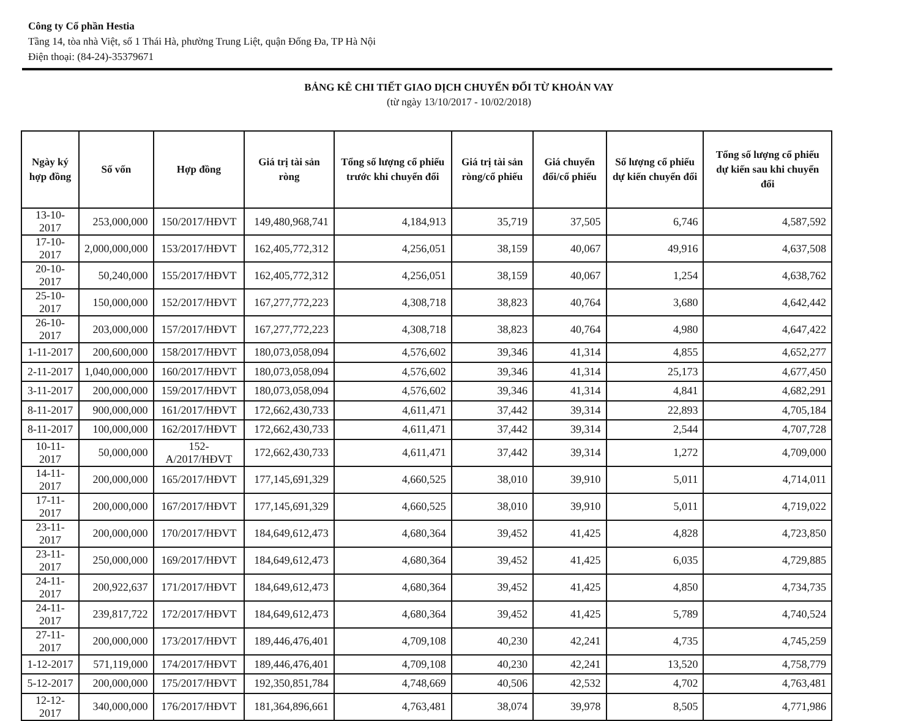Công ty Cổ phần Hestia
Tầng 14, tòa nhà Việt, số 1 Thái Hà, phường Trung Liệt, quận Đống Đa, TP Hà Nội
Điện thoại: (84-24)-35379671
BẢNG KÊ CHI TIẾT GIAO DỊCH CHUYỂN ĐỔI TỪ KHOẢN VAY
(từ ngày 13/10/2017 - 10/02/2018)
| Ngày ký hợp đồng | Số vốn | Hợp đồng | Giá trị tài sản ròng | Tổng số lượng cổ phiếu trước khi chuyển đổi | Giá trị tài sản ròng/cổ phiếu | Giá chuyển đổi/cổ phiếu | Số lượng cổ phiếu dự kiến chuyển đổi | Tổng số lượng cổ phiếu dự kiến sau khi chuyển đổi |
| --- | --- | --- | --- | --- | --- | --- | --- | --- |
| 13-10-2017 | 253,000,000 | 150/2017/HĐVT | 149,480,968,741 | 4,184,913 | 35,719 | 37,505 | 6,746 | 4,587,592 |
| 17-10-2017 | 2,000,000,000 | 153/2017/HĐVT | 162,405,772,312 | 4,256,051 | 38,159 | 40,067 | 49,916 | 4,637,508 |
| 20-10-2017 | 50,240,000 | 155/2017/HĐVT | 162,405,772,312 | 4,256,051 | 38,159 | 40,067 | 1,254 | 4,638,762 |
| 25-10-2017 | 150,000,000 | 152/2017/HĐVT | 167,277,772,223 | 4,308,718 | 38,823 | 40,764 | 3,680 | 4,642,442 |
| 26-10-2017 | 203,000,000 | 157/2017/HĐVT | 167,277,772,223 | 4,308,718 | 38,823 | 40,764 | 4,980 | 4,647,422 |
| 1-11-2017 | 200,600,000 | 158/2017/HĐVT | 180,073,058,094 | 4,576,602 | 39,346 | 41,314 | 4,855 | 4,652,277 |
| 2-11-2017 | 1,040,000,000 | 160/2017/HĐVT | 180,073,058,094 | 4,576,602 | 39,346 | 41,314 | 25,173 | 4,677,450 |
| 3-11-2017 | 200,000,000 | 159/2017/HĐVT | 180,073,058,094 | 4,576,602 | 39,346 | 41,314 | 4,841 | 4,682,291 |
| 8-11-2017 | 900,000,000 | 161/2017/HĐVT | 172,662,430,733 | 4,611,471 | 37,442 | 39,314 | 22,893 | 4,705,184 |
| 8-11-2017 | 100,000,000 | 162/2017/HĐVT | 172,662,430,733 | 4,611,471 | 37,442 | 39,314 | 2,544 | 4,707,728 |
| 10-11-2017 | 50,000,000 | 152-A/2017/HĐVT | 172,662,430,733 | 4,611,471 | 37,442 | 39,314 | 1,272 | 4,709,000 |
| 14-11-2017 | 200,000,000 | 165/2017/HĐVT | 177,145,691,329 | 4,660,525 | 38,010 | 39,910 | 5,011 | 4,714,011 |
| 17-11-2017 | 200,000,000 | 167/2017/HĐVT | 177,145,691,329 | 4,660,525 | 38,010 | 39,910 | 5,011 | 4,719,022 |
| 23-11-2017 | 200,000,000 | 170/2017/HĐVT | 184,649,612,473 | 4,680,364 | 39,452 | 41,425 | 4,828 | 4,723,850 |
| 23-11-2017 | 250,000,000 | 169/2017/HĐVT | 184,649,612,473 | 4,680,364 | 39,452 | 41,425 | 6,035 | 4,729,885 |
| 24-11-2017 | 200,922,637 | 171/2017/HĐVT | 184,649,612,473 | 4,680,364 | 39,452 | 41,425 | 4,850 | 4,734,735 |
| 24-11-2017 | 239,817,722 | 172/2017/HĐVT | 184,649,612,473 | 4,680,364 | 39,452 | 41,425 | 5,789 | 4,740,524 |
| 27-11-2017 | 200,000,000 | 173/2017/HĐVT | 189,446,476,401 | 4,709,108 | 40,230 | 42,241 | 4,735 | 4,745,259 |
| 1-12-2017 | 571,119,000 | 174/2017/HĐVT | 189,446,476,401 | 4,709,108 | 40,230 | 42,241 | 13,520 | 4,758,779 |
| 5-12-2017 | 200,000,000 | 175/2017/HĐVT | 192,350,851,784 | 4,748,669 | 40,506 | 42,532 | 4,702 | 4,763,481 |
| 12-12-2017 | 340,000,000 | 176/2017/HĐVT | 181,364,896,661 | 4,763,481 | 38,074 | 39,978 | 8,505 | 4,771,986 |